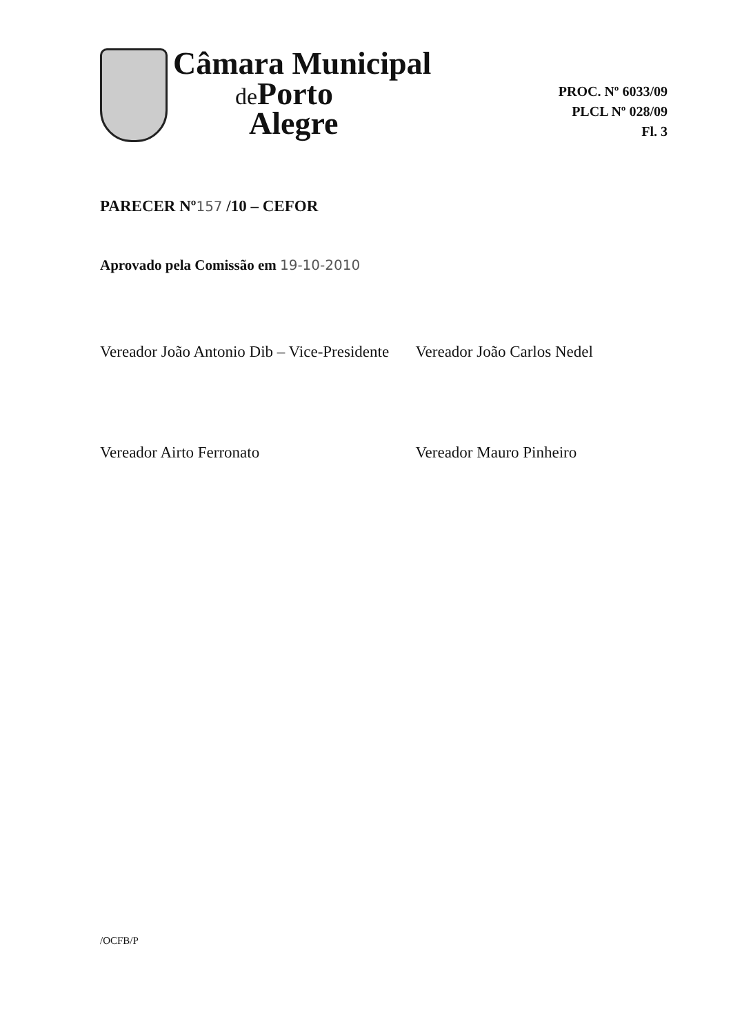Câmara Municipal
de Porto
Alegre
PROC. Nº 6033/09
PLCL Nº 028/09
Fl. 3
PARECER Nº157 /10 – CEFOR
Aprovado pela Comissão em 19-10-2010
Vereador João Antonio Dib – Vice-Presidente
Vereador João Carlos Nedel
Vereador Airto Ferronato Vereador Mauro Pinheiro
/OCFB/P